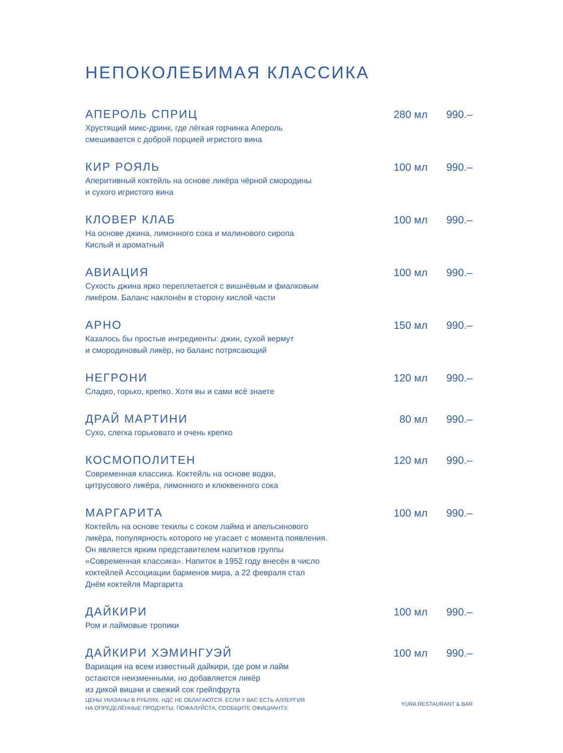НЕПОКОЛЕБИМАЯ КЛАССИКА
АПЕРОЛЬ СПРИЦ 280 мл 990.–
Хрустящий микс-дринк, где лёгкая горчинка Апероль
смешивается с доброй порцией игристого вина
КИР РОЯЛЬ 100 мл 990.–
Аперитивный коктейль на основе ликёра чёрной смородины
и сухого игристого вина
КЛОВЕР КЛАБ 100 мл 990.–
На основе джина, лимонного сока и малинового сиропа
Кислый и ароматный
АВИАЦИЯ 100 мл 990.–
Сухость джина ярко переплетается с вишнёвым и фиалковым
ликёром. Баланс наклонён в сторону кислой части
АРНО 150 мл 990.–
Казалось бы простые ингредиенты: джин, сухой вермут
и смородиновый ликёр, но баланс потрясающий
НЕГРОНИ 120 мл 990.–
Сладко, горько, крепко. Хотя вы и сами всё знаете
ДРАЙ МАРТИНИ 80 мл 990.–
Сухо, слегка горьковато и очень крепко
КОСМОПОЛИТЕН 120 мл 990.–
Современная классика. Коктейль на основе водки,
цитрусового ликёра, лимонного и клюквенного сока
МАРГАРИТА 100 мл 990.–
Коктейль на основе текилы с соком лайма и апельсинового
ликёра, популярность которого не угасает с момента появления.
Он является ярким представителем напитков группы
«Современная классика». Напиток в 1952 году внесён в число
коктейлей Ассоциации барменов мира, а 22 февраля стал
Днём коктейля Маргарита
ДАЙКИРИ 100 мл 990.–
Ром и лаймовые тропики
ДАЙКИРИ ХЭМИНГУЭЙ 100 мл 990.–
Вариация на всем известный дайкири, где ром и лайм
остаются неизменными, но добавляется ликёр
из дикой вишни и свежий сок грейпфрута
ЦЕНЫ УКАЗАНЫ В РУБЛЯХ. НДС НЕ ОБЛАГАЮТСЯ. ЕСЛИ У ВАС ЕСТЬ АЛЛЕРГИЯ
НА ОПРЕДЕЛЁННЫЕ ПРОДУКТЫ, ПОЖАЛУЙСТА, СООБЩИТЕ ОФИЦИАНТУ.
YURA RESTAURANT & BAR